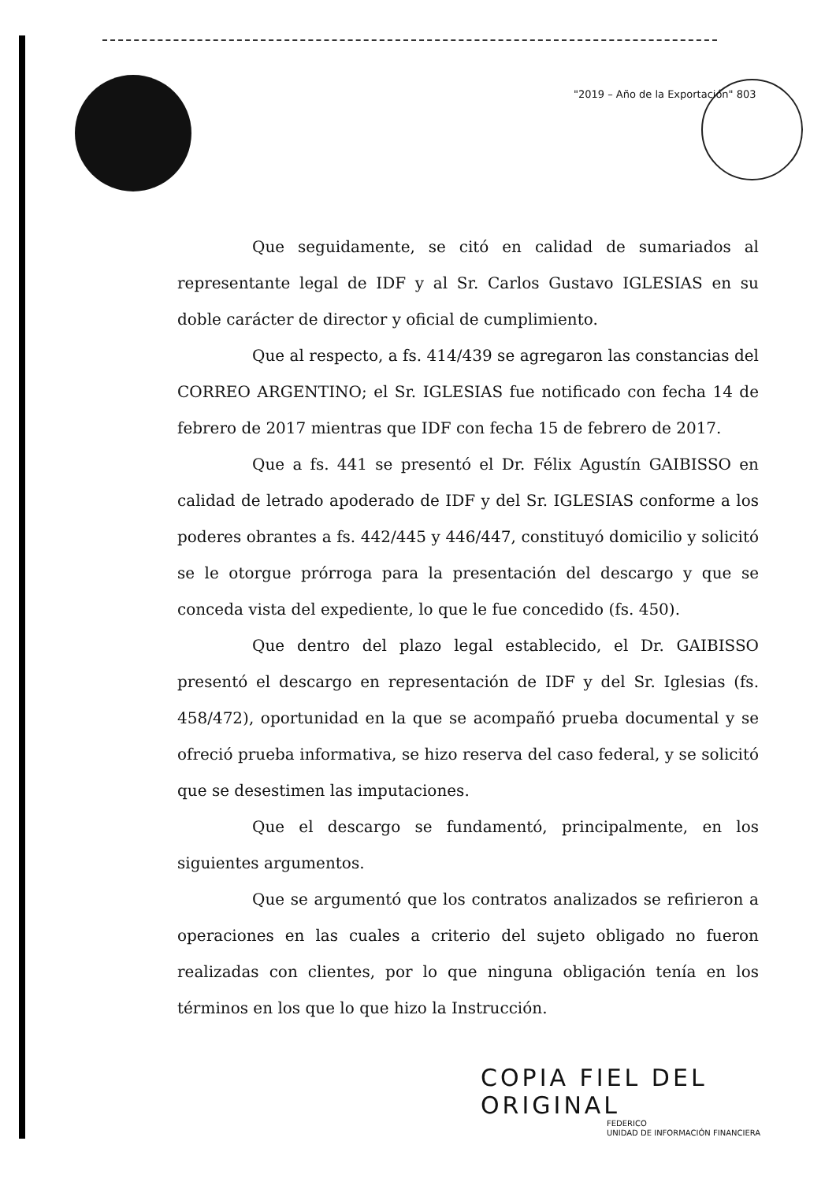"2019 – Año de la Exportación" 803
Que seguidamente, se citó en calidad de sumariados al representante legal de IDF y al Sr. Carlos Gustavo IGLESIAS en su doble carácter de director y oficial de cumplimiento.
Que al respecto, a fs. 414/439 se agregaron las constancias del CORREO ARGENTINO; el Sr. IGLESIAS fue notificado con fecha 14 de febrero de 2017 mientras que IDF con fecha 15 de febrero de 2017.
Que a fs. 441 se presentó el Dr. Félix Agustín GAIBISSO en calidad de letrado apoderado de IDF y del Sr. IGLESIAS conforme a los poderes obrantes a fs. 442/445 y 446/447, constituyó domicilio y solicitó se le otorgue prórroga para la presentación del descargo y que se conceda vista del expediente, lo que le fue concedido (fs. 450).
Que dentro del plazo legal establecido, el Dr. GAIBISSO presentó el descargo en representación de IDF y del Sr. Iglesias (fs. 458/472), oportunidad en la que se acompañó prueba documental y se ofreció prueba informativa, se hizo reserva del caso federal, y se solicitó que se desestimen las imputaciones.
Que el descargo se fundamentó, principalmente, en los siguientes argumentos.
Que se argumentó que los contratos analizados se refirieron a operaciones en las cuales a criterio del sujeto obligado no fueron realizadas con clientes, por lo que ninguna obligación tenía en los términos en los que lo que hizo la Instrucción.
COPIA FIEL DEL ORIGINAL
FEDERICO
UNIDAD DE INFORMACIÓN FINANCIERA